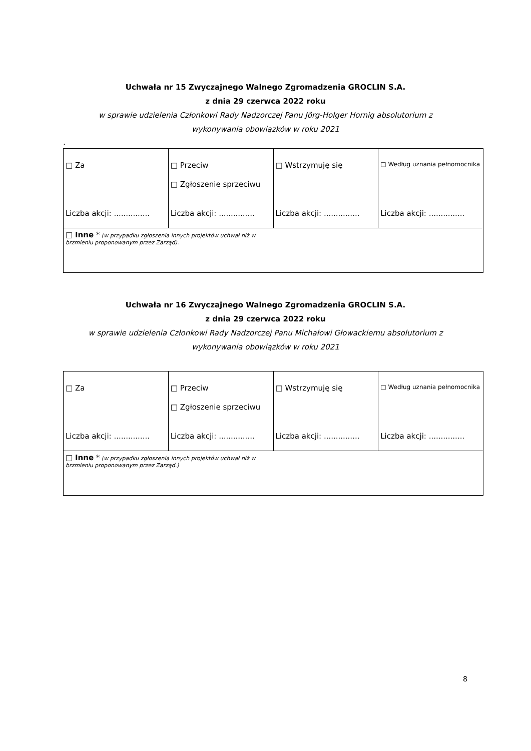Uchwała nr 15 Zwyczajnego Walnego Zgromadzenia GROCLIN S.A.
z dnia 29 czerwca 2022 roku
w sprawie udzielenia Członkowi Rady Nadzorczej Panu Jörg-Holger Hornig absolutorium z
wykonywania obowiązków w roku 2021
.
| □ Za Liczba akcji: ............... | □ Przeciw □ Zgłoszenie sprzeciwu Liczba akcji: ............... | □ Wstrzymuję się Liczba akcji: ............... | □ Według uznania pełnomocnika Liczba akcji: ............... |
| □ Inne * (w przypadku zgłoszenia innych projektów uchwał niż w brzmieniu proponowanym przez Zarząd). | | | |
Uchwała nr 16 Zwyczajnego Walnego Zgromadzenia GROCLIN S.A.
z dnia 29 czerwca 2022 roku
w sprawie udzielenia Członkowi Rady Nadzorczej Panu Michałowi Głowackiemu absolutorium z
wykonywania obowiązków w roku 2021
| □ Za Liczba akcji: ............... | □ Przeciw □ Zgłoszenie sprzeciwu Liczba akcji: ............... | □ Wstrzymuję się Liczba akcji: ............... | □ Według uznania pełnomocnika Liczba akcji: ............... |
| □ Inne * (w przypadku zgłoszenia innych projektów uchwał niż w brzmieniu proponowanym przez Zarząd.) | | | |
8